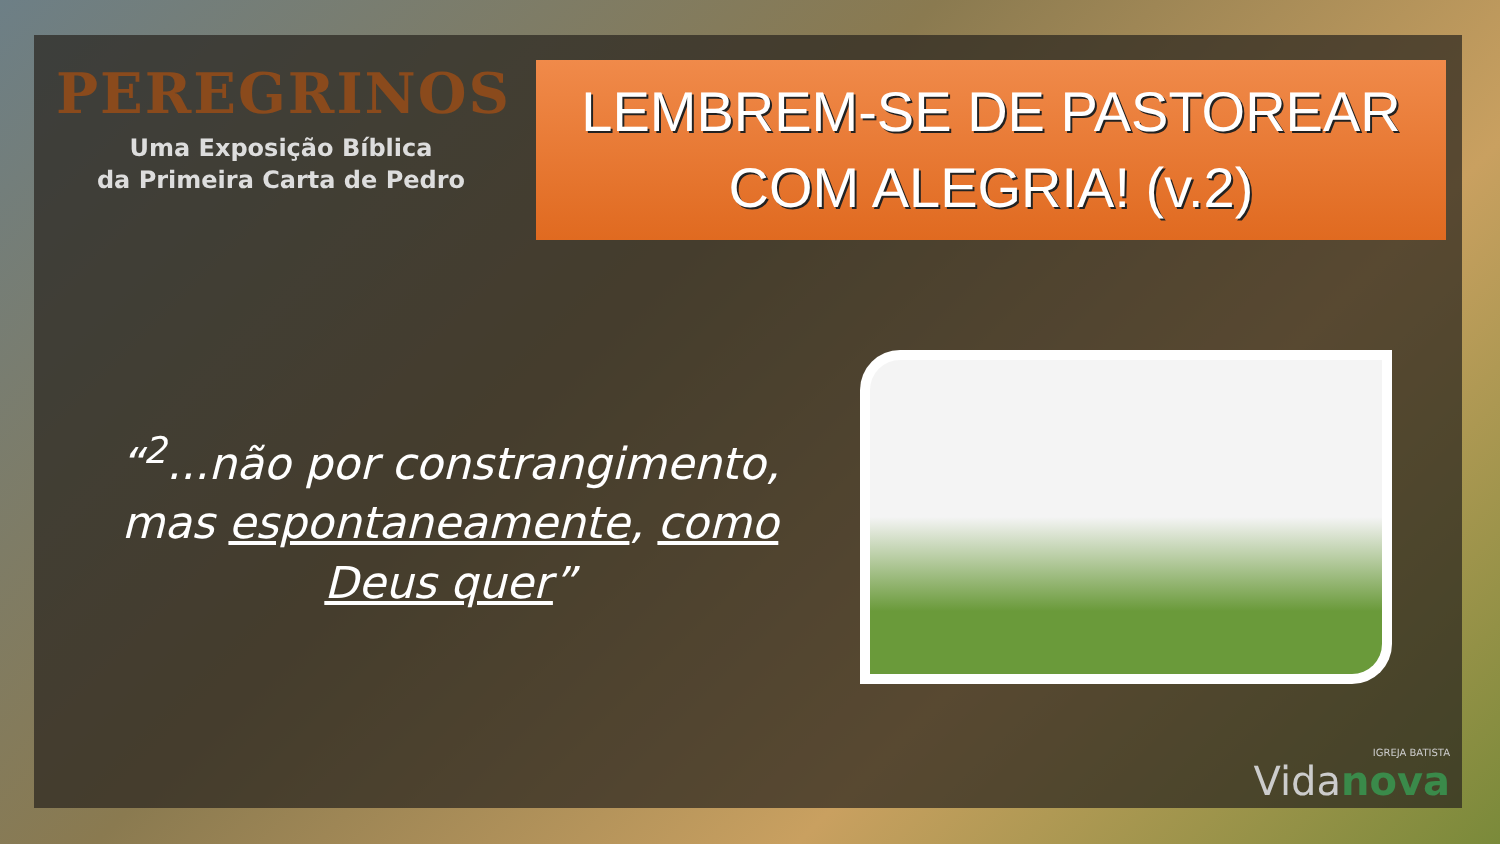PEREGRINOS
Uma Exposição Bíblica
da Primeira Carta de Pedro
LEMBREM-SE DE PASTOREAR COM ALEGRIA! (v.2)
“<sup>2</sup>...não por constrangimento, mas espontaneamente, como Deus quer”
IGREJA BATISTA
Vidanova